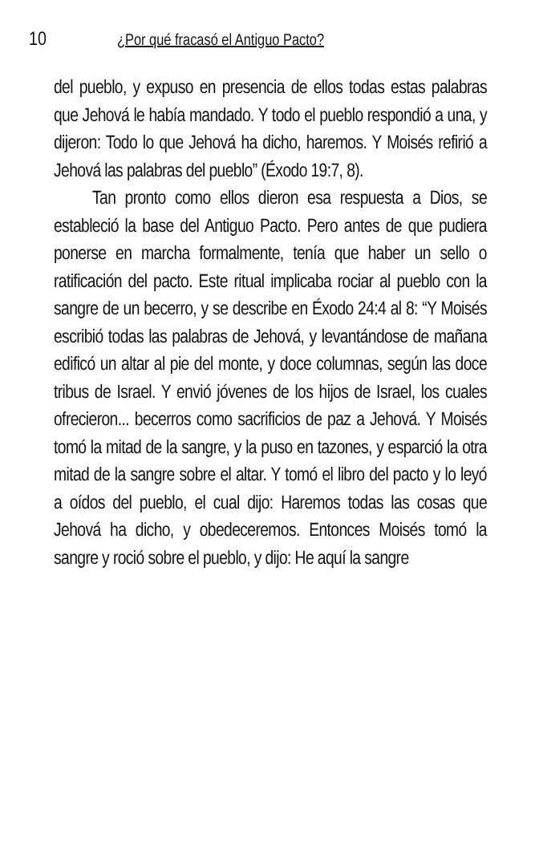10 ¿Por qué fracasó el Antiguo Pacto?
del pueblo, y expuso en presencia de ellos todas estas palabras que Jehová le había mandado. Y todo el pueblo respondió a una, y dijeron: Todo lo que Jehová ha dicho, haremos. Y Moisés refirió a Jehová las palabras del pueblo” (Éxodo 19:7, 8).
Tan pronto como ellos dieron esa respuesta a Dios, se estableció la base del Antiguo Pacto. Pero antes de que pudiera ponerse en marcha formalmente, tenía que haber un sello o ratificación del pacto. Este ritual implicaba rociar al pueblo con la sangre de un becerro, y se describe en Éxodo 24:4 al 8: “Y Moisés escribió todas las palabras de Jehová, y levantándose de mañana edificó un altar al pie del monte, y doce columnas, según las doce tribus de Israel. Y envió jóvenes de los hijos de Israel, los cuales ofrecieron... becerros como sacrificios de paz a Jehová. Y Moisés tomó la mitad de la sangre, y la puso en tazones, y esparció la otra mitad de la sangre sobre el altar. Y tomó el libro del pacto y lo leyó a oídos del pueblo, el cual dijo: Haremos todas las cosas que Jehová ha dicho, y obedeceremos. Entonces Moisés tomó la sangre y roció sobre el pueblo, y dijo: He aquí la sangre